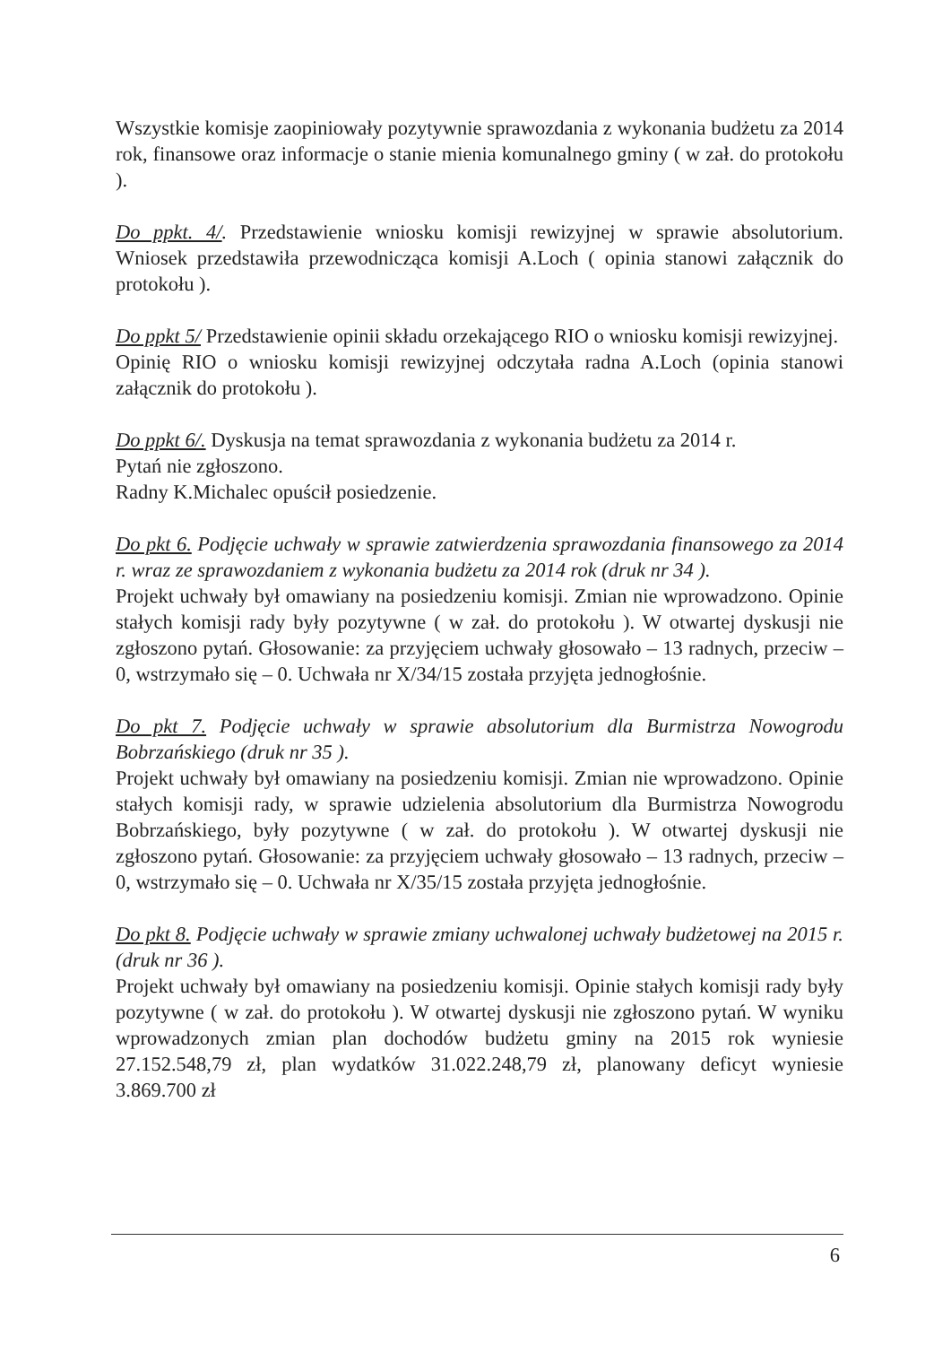Wszystkie komisje zaopiniowały pozytywnie sprawozdania z wykonania budżetu za 2014 rok, finansowe oraz informacje o stanie mienia komunalnego gminy ( w zał. do protokołu ).
Do ppkt. 4/. Przedstawienie wniosku komisji rewizyjnej w sprawie absolutorium. Wniosek przedstawiła przewodnicząca komisji A.Loch ( opinia stanowi załącznik do protokołu ).
Do ppkt 5/ Przedstawienie opinii składu orzekającego RIO o wniosku komisji rewizyjnej.
Opinię RIO o wniosku komisji rewizyjnej odczytała radna A.Loch (opinia stanowi załącznik do protokołu ).
Do ppkt 6/. Dyskusja na temat sprawozdania z wykonania budżetu za 2014 r.
Pytań nie zgłoszono.
Radny K.Michalec opuścił posiedzenie.
Do pkt 6. Podjęcie uchwały w sprawie zatwierdzenia sprawozdania finansowego za 2014 r. wraz ze sprawozdaniem z wykonania budżetu za 2014 rok (druk nr 34 ).
Projekt uchwały był omawiany na posiedzeniu komisji. Zmian nie wprowadzono. Opinie stałych komisji rady były pozytywne ( w zał. do protokołu ). W otwartej dyskusji nie zgłoszono pytań. Głosowanie: za przyjęciem uchwały głosowało – 13 radnych, przeciw – 0, wstrzymało się – 0. Uchwała nr X/34/15 została przyjęta jednogłośnie.
Do pkt 7. Podjęcie uchwały w sprawie absolutorium dla Burmistrza Nowogrodu Bobrzańskiego (druk nr 35 ).
Projekt uchwały był omawiany na posiedzeniu komisji. Zmian nie wprowadzono. Opinie stałych komisji rady, w sprawie udzielenia absolutorium dla Burmistrza Nowogrodu Bobrzańskiego, były pozytywne ( w zał. do protokołu ). W otwartej dyskusji nie zgłoszono pytań. Głosowanie: za przyjęciem uchwały głosowało – 13 radnych, przeciw – 0, wstrzymało się – 0. Uchwała nr X/35/15 została przyjęta jednogłośnie.
Do pkt 8. Podjęcie uchwały w sprawie zmiany uchwalonej uchwały budżetowej na 2015 r. (druk nr 36 ).
Projekt uchwały był omawiany na posiedzeniu komisji. Opinie stałych komisji rady były pozytywne ( w zał. do protokołu ). W otwartej dyskusji nie zgłoszono pytań. W wyniku wprowadzonych zmian plan dochodów budżetu gminy na 2015 rok wyniesie 27.152.548,79 zł, plan wydatków 31.022.248,79 zł, planowany deficyt wyniesie 3.869.700 zł
6